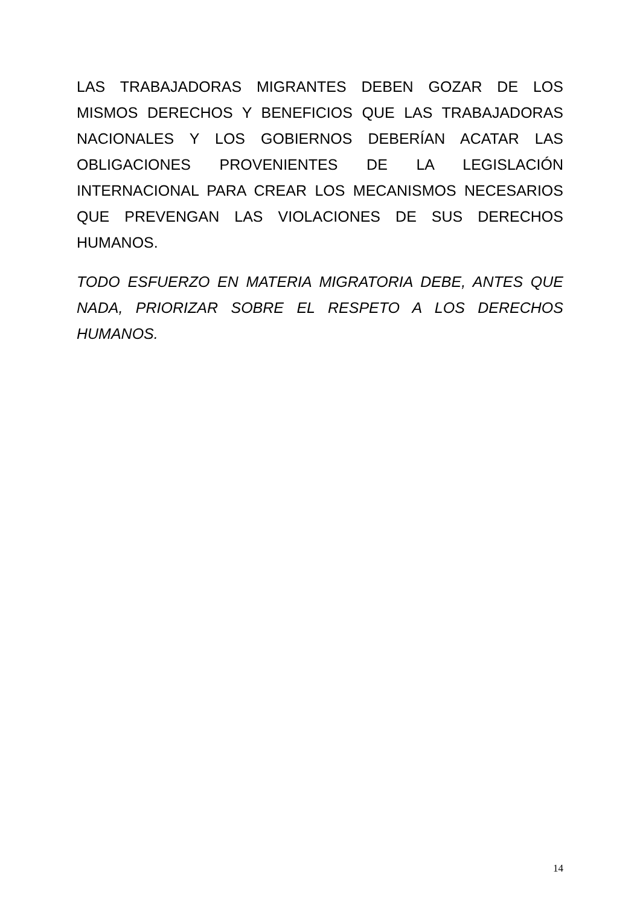LAS TRABAJADORAS MIGRANTES DEBEN GOZAR DE LOS MISMOS DERECHOS Y BENEFICIOS QUE LAS TRABAJADORAS NACIONALES Y LOS GOBIERNOS DEBERÍAN ACATAR LAS OBLIGACIONES PROVENIENTES DE LA LEGISLACIÓN INTERNACIONAL PARA CREAR LOS MECANISMOS NECESARIOS QUE PREVENGAN LAS VIOLACIONES DE SUS DERECHOS HUMANOS.
TODO ESFUERZO EN MATERIA MIGRATORIA DEBE, ANTES QUE NADA, PRIORIZAR SOBRE EL RESPETO A LOS DERECHOS HUMANOS.
14